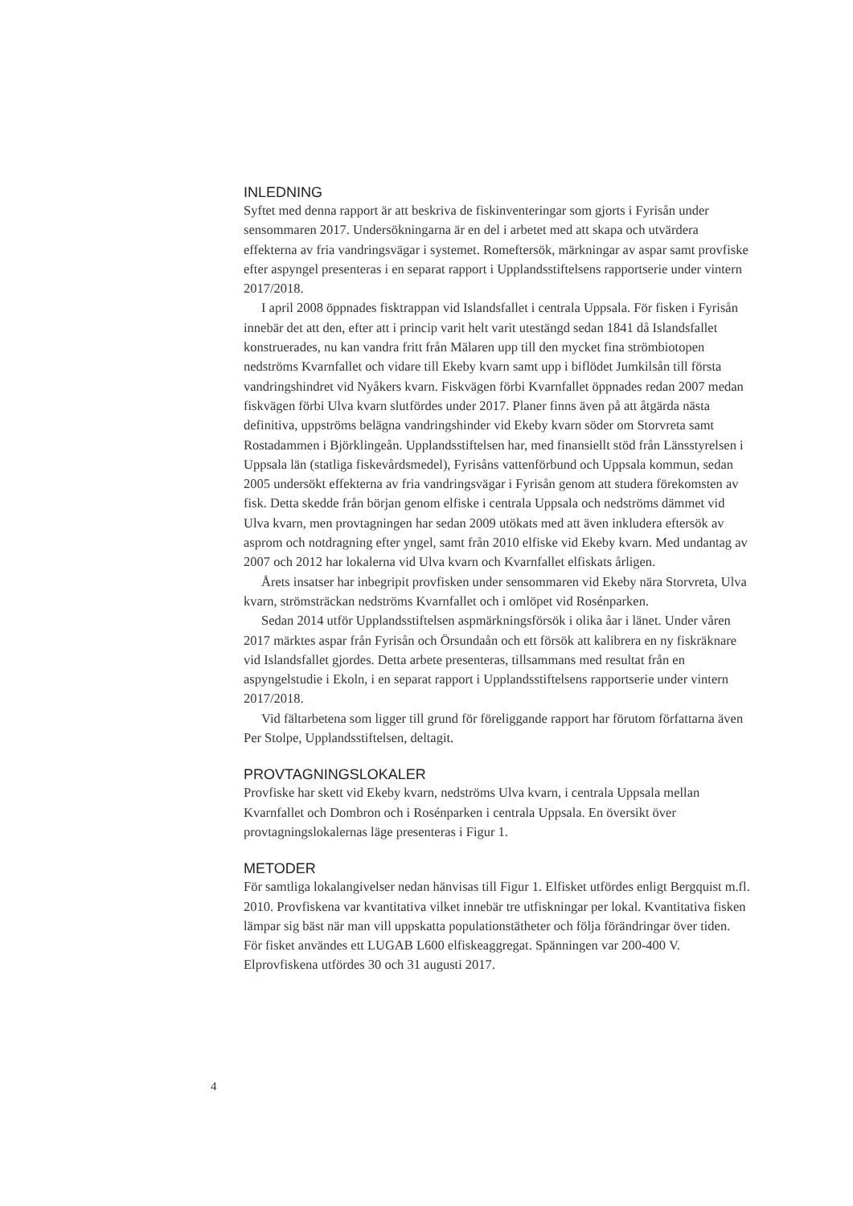INLEDNING
Syftet med denna rapport är att beskriva de fiskinventeringar som gjorts i Fyrisån under sensommaren 2017. Undersökningarna är en del i arbetet med att skapa och utvärdera effekterna av fria vandringsvägar i systemet. Romeftersök, märkningar av aspar samt provfiske efter aspyngel presenteras i en separat rapport i Upplandsstiftelsens rapportserie under vintern 2017/2018.
I april 2008 öppnades fisktrappan vid Islandsfallet i centrala Uppsala. För fisken i Fyrisån innebär det att den, efter att i princip varit helt varit utestängd sedan 1841 då Islandsfallet konstruerades, nu kan vandra fritt från Mälaren upp till den mycket fina strömbiotopen nedströms Kvarnfallet och vidare till Ekeby kvarn samt upp i biflödet Jumkilsån till första vandringshindret vid Nyåkers kvarn. Fiskvägen förbi Kvarnfallet öppnades redan 2007 medan fiskvägen förbi Ulva kvarn slutfördes under 2017. Planer finns även på att åtgärda nästa definitiva, uppströms belägna vandringshinder vid Ekeby kvarn söder om Storvreta samt Rostadammen i Björklingeån. Upplandsstiftelsen har, med finansiellt stöd från Länsstyrelsen i Uppsala län (statliga fiskevårdsmedel), Fyrisåns vattenförbund och Uppsala kommun, sedan 2005 undersökt effekterna av fria vandringsvägar i Fyrisån genom att studera förekomsten av fisk. Detta skedde från början genom elfiske i centrala Uppsala och nedströms dämmet vid Ulva kvarn, men provtagningen har sedan 2009 utökats med att även inkludera eftersök av asprom och notdragning efter yngel, samt från 2010 elfiske vid Ekeby kvarn. Med undantag av 2007 och 2012 har lokalerna vid Ulva kvarn och Kvarnfallet elfiskats årligen.
Årets insatser har inbegripit provfisken under sensommaren vid Ekeby nära Storvreta, Ulva kvarn, strömsträckan nedströms Kvarnfallet och i omlöpet vid Rosénparken.
Sedan 2014 utför Upplandsstiftelsen aspmärkningsförsök i olika åar i länet. Under våren 2017 märktes aspar från Fyrisån och Örsundaån och ett försök att kalibrera en ny fiskräknare vid Islandsfallet gjordes. Detta arbete presenteras, tillsammans med resultat från en aspyngelstudie i Ekoln, i en separat rapport i Upplandsstiftelsens rapportserie under vintern 2017/2018.
Vid fältarbetena som ligger till grund för föreliggande rapport har förutom författarna även Per Stolpe, Upplandsstiftelsen, deltagit.
PROVTAGNINGSLOKALER
Provfiske har skett vid Ekeby kvarn, nedströms Ulva kvarn, i centrala Uppsala mellan Kvarnfallet och Dombron och i Rosénparken i centrala Uppsala. En översikt över provtagningslokalernas läge presenteras i Figur 1.
METODER
För samtliga lokalangivelser nedan hänvisas till Figur 1. Elfisket utfördes enligt Bergquist m.fl. 2010. Provfiskena var kvantitativa vilket innebär tre utfiskningar per lokal. Kvantitativa fisken lämpar sig bäst när man vill uppskatta populationstätheter och följa förändringar över tiden. För fisket användes ett LUGAB L600 elfiskeaggregat. Spänningen var 200-400 V. Elprovfiskena utfördes 30 och 31 augusti 2017.
4